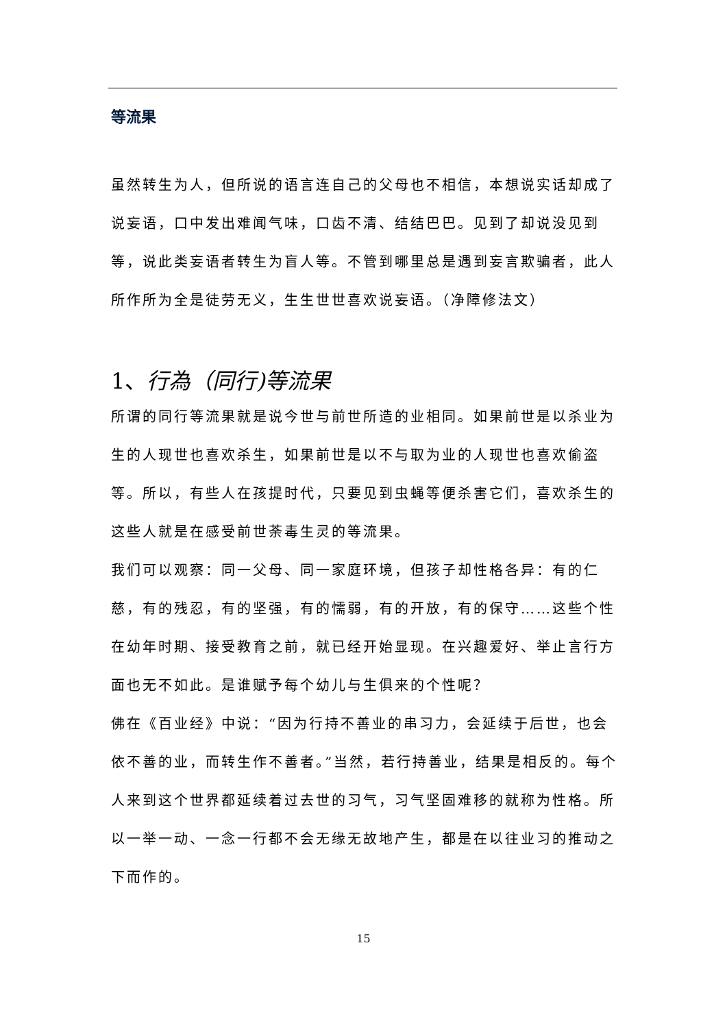等流果
虽然转生为人，但所说的语言连自己的父母也不相信，本想说实话却成了说妄语，口中发出难闻气味，口齿不清、结结巴巴。见到了却说没见到等，说此类妄语者转生为盲人等。不管到哪里总是遇到妄言欺骗者，此人所作所为全是徒劳无义，生生世世喜欢说妄语。（净障修法文）
1、行為（同行)等流果
所谓的同行等流果就是说今世与前世所造的业相同。如果前世是以杀业为生的人现世也喜欢杀生，如果前世是以不与取为业的人现世也喜欢偷盗等。所以，有些人在孩提时代，只要见到虫蝇等便杀害它们，喜欢杀生的这些人就是在感受前世荼毒生灵的等流果。
我们可以观察：同一父母、同一家庭环境，但孩子却性格各异：有的仁慈，有的残忍，有的坚强，有的懦弱，有的开放，有的保守……这些个性在幼年时期、接受教育之前，就已经开始显现。在兴趣爱好、举止言行方面也无不如此。是谁赋予每个幼儿与生俱来的个性呢？
佛在《百业经》中说：“因为行持不善业的串习力，会延续于后世，也会依不善的业，而转生作不善者。”当然，若行持善业，结果是相反的。每个人来到这个世界都延续着过去世的习气，习气坚固难移的就称为性格。所以一举一动、一念一行都不会无缘无故地产生，都是在以往业习的推动之下而作的。
15